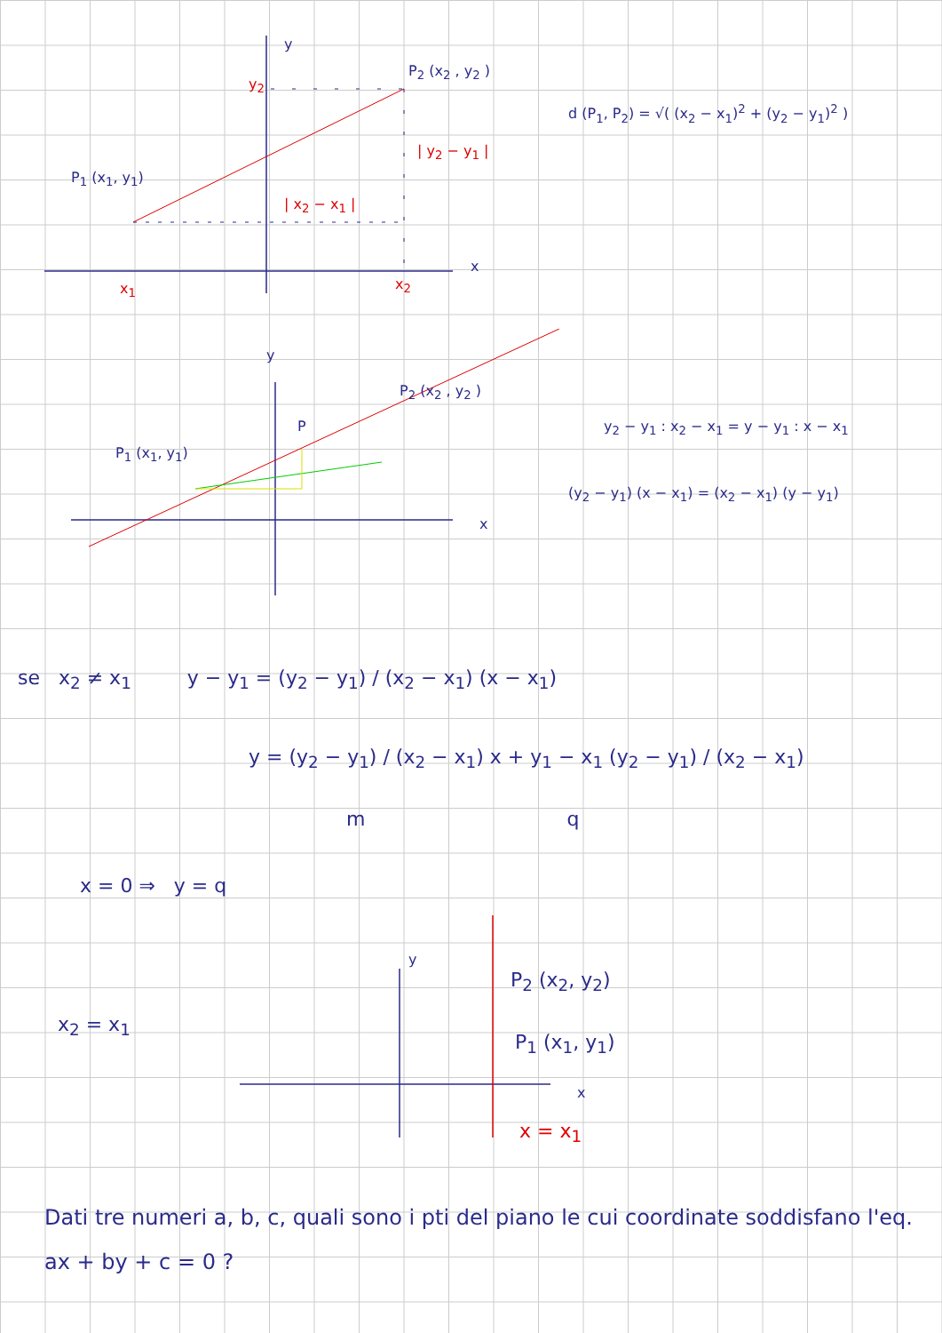y
P<sub>2</sub> (x<sub>2</sub> , y<sub>2</sub> )
y<sub>2</sub>
d (P<sub>1</sub>, P<sub>2</sub>) = √( (x<sub>2</sub> − x<sub>1</sub>)<sup>2</sup> + (y<sub>2</sub> − y<sub>1</sub>)<sup>2</sup> )
| y<sub>2</sub> − y<sub>1</sub> |
P<sub>1</sub> (x<sub>1</sub>, y<sub>1</sub>)
| x<sub>2</sub> − x<sub>1</sub> |
x
x<sub>1</sub> x<sub>2</sub>
y
P<sub>2</sub> (x<sub>2</sub> , y<sub>2</sub> )
P
y<sub>2</sub> − y<sub>1</sub> : x<sub>2</sub> − x<sub>1</sub> = y − y<sub>1</sub> : x − x<sub>1</sub>
P<sub>1</sub> (x<sub>1</sub>, y<sub>1</sub>)
(y<sub>2</sub> − y<sub>1</sub>) (x − x<sub>1</sub>) = (x<sub>2</sub> − x<sub>1</sub>) (y − y<sub>1</sub>)
x
se x<sub>2</sub> ≠ x<sub>1</sub> y − y<sub>1</sub> = (y<sub>2</sub> − y<sub>1</sub>) / (x<sub>2</sub> − x<sub>1</sub>) (x − x<sub>1</sub>)
y = (y<sub>2</sub> − y<sub>1</sub>) / (x<sub>2</sub> − x<sub>1</sub>) x + y<sub>1</sub> − x<sub>1</sub> (y<sub>2</sub> − y<sub>1</sub>) / (x<sub>2</sub> − x<sub>1</sub>)
m q
x = 0 ⇒ y = q
y
P<sub>2</sub> (x<sub>2</sub>, y<sub>2</sub>)
x<sub>2</sub> = x<sub>1</sub>
P<sub>1</sub> (x<sub>1</sub>, y<sub>1</sub>)
x
x = x<sub>1</sub>
Dati tre numeri a, b, c, quali sono i pti del piano le cui coordinate soddisfano l'eq. ax + by + c = 0 ?